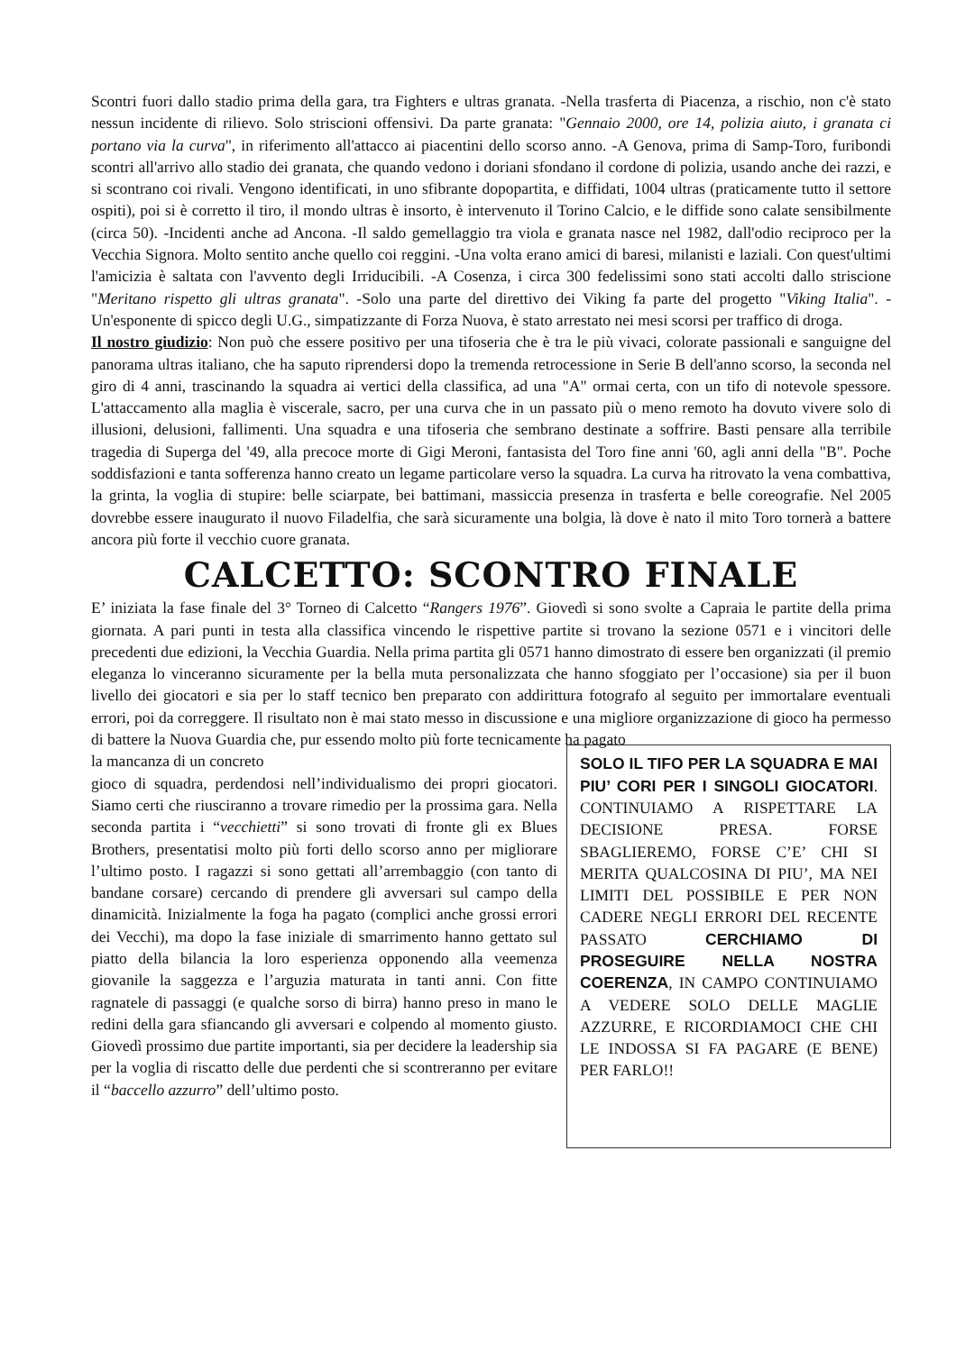Scontri fuori dallo stadio prima della gara, tra Fighters e ultras granata. -Nella trasferta di Piacenza, a rischio, non c'è stato nessun incidente di rilievo. Solo striscioni offensivi. Da parte granata: "Gennaio 2000, ore 14, polizia aiuto, i granata ci portano via la curva", in riferimento all'attacco ai piacentini dello scorso anno. -A Genova, prima di Samp-Toro, furibondi scontri all'arrivo allo stadio dei granata, che quando vedono i doriani sfondano il cordone di polizia, usando anche dei razzi, e si scontrano coi rivali. Vengono identificati, in uno sfibrante dopopartita, e diffidati, 1004 ultras (praticamente tutto il settore ospiti), poi si è corretto il tiro, il mondo ultras è insorto, è intervenuto il Torino Calcio, e le diffide sono calate sensibilmente (circa 50). -Incidenti anche ad Ancona. -Il saldo gemellaggio tra viola e granata nasce nel 1982, dall'odio reciproco per la Vecchia Signora. Molto sentito anche quello coi reggini. -Una volta erano amici di baresi, milanisti e laziali. Con quest'ultimi l'amicizia è saltata con l'avvento degli Irriducibili. -A Cosenza, i circa 300 fedelissimi sono stati accolti dallo striscione "Meritano rispetto gli ultras granata". -Solo una parte del direttivo dei Viking fa parte del progetto "Viking Italia". -Un'esponente di spicco degli U.G., simpatizzante di Forza Nuova, è stato arrestato nei mesi scorsi per traffico di droga.
Il nostro giudizio: Non può che essere positivo per una tifoseria che è tra le più vivaci, colorate passionali e sanguigne del panorama ultras italiano, che ha saputo riprendersi dopo la tremenda retrocessione in Serie B dell'anno scorso, la seconda nel giro di 4 anni, trascinando la squadra ai vertici della classifica, ad una "A" ormai certa, con un tifo di notevole spessore. L'attaccamento alla maglia è viscerale, sacro, per una curva che in un passato più o meno remoto ha dovuto vivere solo di illusioni, delusioni, fallimenti. Una squadra e una tifoseria che sembrano destinate a soffrire. Basti pensare alla terribile tragedia di Superga del '49, alla precoce morte di Gigi Meroni, fantasista del Toro fine anni '60, agli anni della "B". Poche soddisfazioni e tanta sofferenza hanno creato un legame particolare verso la squadra. La curva ha ritrovato la vena combattiva, la grinta, la voglia di stupire: belle sciarpate, bei battimani, massiccia presenza in trasferta e belle coreografie. Nel 2005 dovrebbe essere inaugurato il nuovo Filadelfia, che sarà sicuramente una bolgia, là dove è nato il mito Toro tornerà a battere ancora più forte il vecchio cuore granata.
CALCETTO: SCONTRO FINALE
E’ iniziata la fase finale del 3° Torneo di Calcetto “Rangers 1976”. Giovedì si sono svolte a Capraia le partite della prima giornata. A pari punti in testa alla classifica vincendo le rispettive partite si trovano la sezione 0571 e i vincitori delle precedenti due edizioni, la Vecchia Guardia. Nella prima partita gli 0571 hanno dimostrato di essere ben organizzati (il premio eleganza lo vinceranno sicuramente per la bella muta personalizzata che hanno sfoggiato per l’occasione) sia per il buon livello dei giocatori e sia per lo staff tecnico ben preparato con addirittura fotografo al seguito per immortalare eventuali errori, poi da correggere. Il risultato non è mai stato messo in discussione e una migliore organizzazione di gioco ha permesso di battere la Nuova Guardia che, pur essendo molto più forte tecnicamente ha pagato
la mancanza di un concreto
gioco di squadra, perdendosi nell’individualismo dei propri giocatori. Siamo certi che riusciranno a trovare rimedio per la prossima gara. Nella seconda partita i “vecchietti” si sono trovati di fronte gli ex Blues Brothers, presentatisi molto più forti dello scorso anno per migliorare l’ultimo posto. I ragazzi si sono gettati all’arrembaggio (con tanto di bandane corsare) cercando di prendere gli avversari sul campo della dinamicità. Inizialmente la foga ha pagato (complici anche grossi errori dei Vecchi), ma dopo la fase iniziale di smarrimento hanno gettato sul piatto della bilancia la loro esperienza opponendo alla veemenza giovanile la saggezza e l’arguzia maturata in tanti anni. Con fitte ragnatele di passaggi (e qualche sorso di birra) hanno preso in mano le redini della gara sfiancando gli avversari e colpendo al momento giusto. Giovedì prossimo due partite importanti, sia per decidere la leadership sia per la voglia di riscatto delle due perdenti che si scontreranno per evitare il “baccello azzurro” dell’ultimo posto.
SOLO IL TIFO PER LA SQUADRA E MAI PIU’ CORI PER I SINGOLI GIOCATORI. CONTINUIAMO A RISPETTARE LA DECISIONE PRESA. FORSE SBAGLIEREMO, FORSE C’E’ CHI SI MERITA QUALCOSINA DI PIU’, MA NEI LIMITI DEL POSSIBILE E PER NON CADERE NEGLI ERRORI DEL RECENTE PASSATO CERCHIAMO DI PROSEGUIRE NELLA NOSTRA COERENZA, IN CAMPO CONTINUIAMO A VEDERE SOLO DELLE MAGLIE AZZURRE, E RICORDIAMOCI CHE CHI LE INDOSSA SI FA PAGARE (E BENE) PER FARLO!!